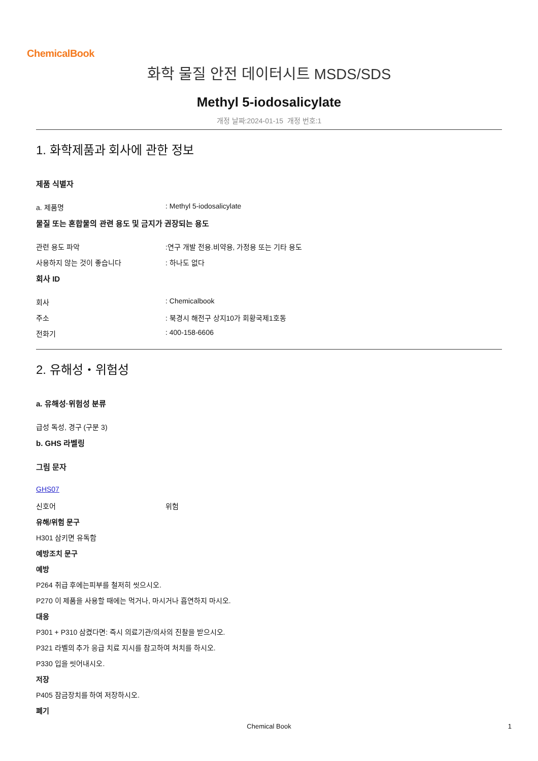ChemicalBook
화학 물질 안전 데이터시트 MSDS/SDS
Methyl 5-iodosalicylate
개정 날짜:2024-01-15 개정 번호:1
1. 화학제품과 회사에 관한 정보
제품 식별자
a. 제품명: Methyl 5-iodosalicylate
물질 또는 혼합물의 관련 용도 및 금지가 권장되는 용도
관련 용도 파악:연구 개발 전용.비약용, 가정용 또는 기타 용도
사용하지 않는 것이 좋습니다: 하나도 없다
회사 ID
회사: Chemicalbook
주소: 북경시 해전구 상지10가 회황국제1호동
전화기: 400-158-6606
2. 유해성・위험성
a. 유해성·위험성 분류
급성 독성, 경구 (구분 3)
b. GHS 라벨링
그림 문자
GHS07
신호어 위험
유해/위험 문구
H301 삼키면 유독함
예방조치 문구
예방
P264 취급 후에는피부를 철저히 씻으시오.
P270 이 제품을 사용할 때에는 먹거나, 마시거나 흡연하지 마시오.
대응
P301 + P310 삼켰다면: 즉시 의료기관/의사의 진찰을 받으시오.
P321 라벨의 추가 응급 치료 지시를 참고하여 처치를 하시오.
P330 입을 씻어내시오.
저장
P405 잠금장치를 하여 저장하시오.
폐기
Chemical Book 1